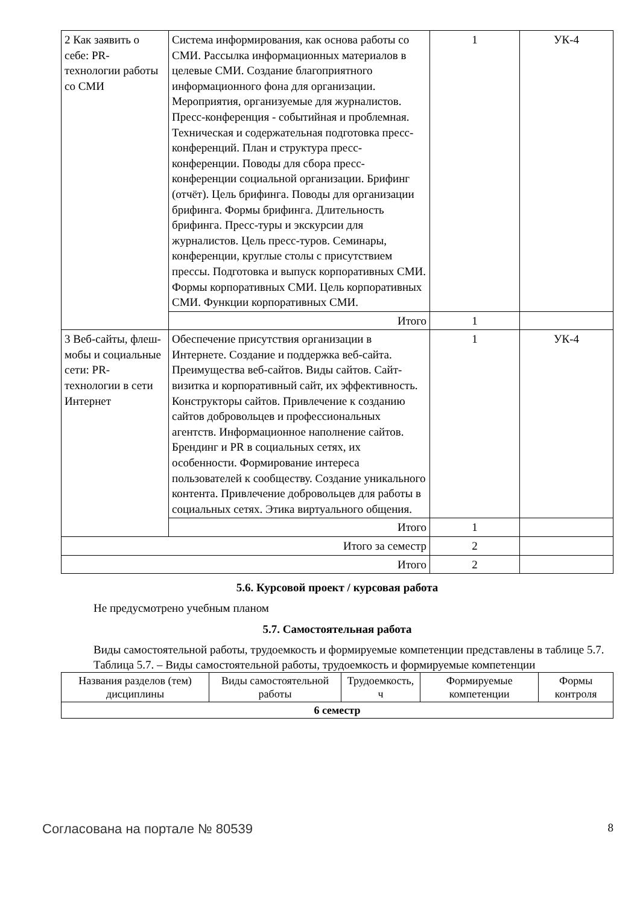| 2 Как заявить о себе: PR-технологии работы со СМИ | Система информирования, как основа работы со СМИ. Рассылка информационных материалов в целевые СМИ. Создание благоприятного информационного фона для организации. Мероприятия, организуемые для журналистов. Пресс-конференция - событийная и проблемная. Техническая и содержательная подготовка пресс-конференций. План и структура пресс-конференции. Поводы для сбора пресс-конференции социальной организации. Брифинг (отчёт). Цель брифинга. Поводы для организации брифинга. Формы брифинга. Длительность брифинга. Пресс-туры и экскурсии для журналистов. Цель пресс-туров. Семинары, конференции, круглые столы с присутствием прессы. Подготовка и выпуск корпоративных СМИ. Формы корпоративных СМИ. Цель корпоративных СМИ. Функции корпоративных СМИ. | 1 | УК-4 |
| | Итого | 1 | |
| 3 Веб-сайты, флеш-мобы и социальные сети: PR-технологии в сети Интернет | Обеспечение присутствия организации в Интернете. Создание и поддержка веб-сайта. Преимущества веб-сайтов. Виды сайтов. Сайт-визитка и корпоративный сайт, их эффективность. Конструкторы сайтов. Привлечение к созданию сайтов добровольцев и профессиональных агентств. Информационное наполнение сайтов. Брендинг и PR в социальных сетях, их особенности. Формирование интереса пользователей к сообществу. Создание уникального контента. Привлечение добровольцев для работы в социальных сетях. Этика виртуального общения. | 1 | УК-4 |
| | Итого | 1 | |
| Итого за семестр | | 2 | |
| Итого | | 2 | |
5.6. Курсовой проект / курсовая работа
Не предусмотрено учебным планом
5.7. Самостоятельная работа
Виды самостоятельной работы, трудоемкость и формируемые компетенции представлены в таблице 5.7.
Таблица 5.7. – Виды самостоятельной работы, трудоемкость и формируемые компетенции
| Названия разделов (тем) дисциплины | Виды самостоятельной работы | Трудоемкость, ч | Формируемые компетенции | Формы контроля |
| --- | --- | --- | --- | --- |
| 6 семестр | | | | |
Согласована на портале № 80539 8